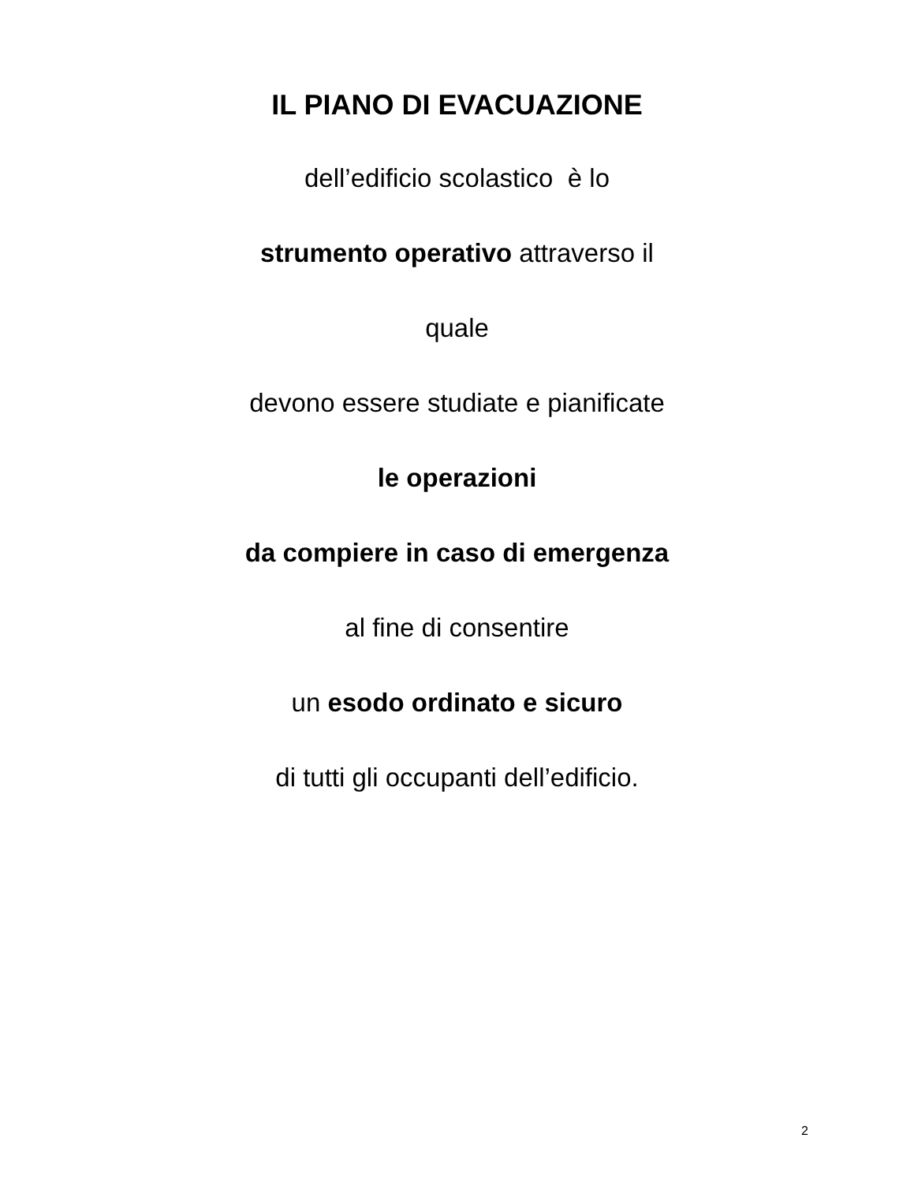IL PIANO DI EVACUAZIONE
dell’edificio scolastico è lo
strumento operativo attraverso il
quale
devono essere studiate e pianificate
le operazioni
da compiere in caso di emergenza
al fine di consentire
un esodo ordinato e sicuro
di tutti gli occupanti dell’edificio.
2